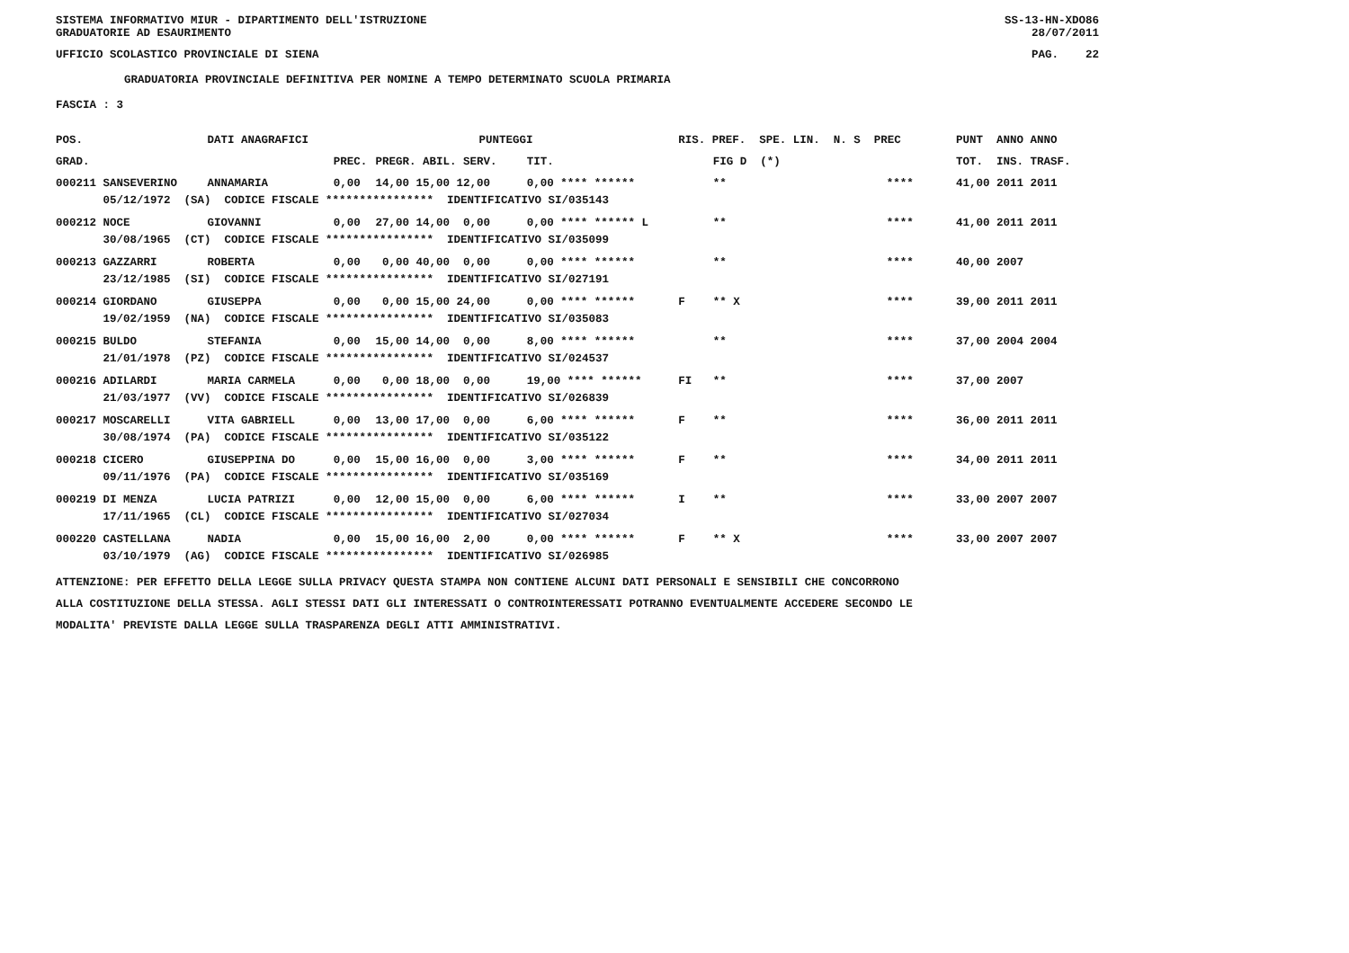SISTEMA INFORMATIVO MIUR - DIPARTIMENTO DELL'ISTRUZIONE SS-13-HN-XDO86
GRADUATORIE AD ESAURIMENTO 28/07/2011
UFFICIO SCOLASTICO PROVINCIALE DI SIENA PAG. 22
GRADUATORIA PROVINCIALE DEFINITIVA PER NOMINE A TEMPO DETERMINATO SCUOLA PRIMARIA
FASCIA : 3
| POS. | DATI ANAGRAFICI | | PUNTEGGI | | | | RIS. PREF. SPE. LIN. N. S PREC | | | PUNT ANNO ANNO |
| --- | --- | --- | --- | --- | --- | --- | --- | --- | --- | --- |
| GRAD. | | | PREC. | PREGR. ABIL. SERV. | TIT. | | | FIG D (*) | | TOT. INS. TRASF. |
| 000211 SANSEVERINO | | ANNAMARIA | 0,00 | 14,00 15,00 12,00 | 0,00 **** ****** | | | ** | **** | 41,00 2011 2011 |
| 05/12/1972 (SA) CODICE FISCALE **************** IDENTIFICATIVO SI/035143 | | | | | | | | | | |
| 000212 NOCE | | GIOVANNI | 0,00 | 27,00 14,00 0,00 | 0,00 **** ****** L | | | ** | **** | 41,00 2011 2011 |
| 30/08/1965 (CT) CODICE FISCALE **************** IDENTIFICATIVO SI/035099 | | | | | | | | | | |
| 000213 GAZZARRI | | ROBERTA | 0,00 | 0,00 40,00 0,00 | 0,00 **** ****** | | | ** | **** | 40,00 2007 |
| 23/12/1985 (SI) CODICE FISCALE **************** IDENTIFICATIVO SI/027191 | | | | | | | | | | |
| 000214 GIORDANO | | GIUSEPPA | 0,00 | 0,00 15,00 24,00 | 0,00 **** ****** | | F | ** X | **** | 39,00 2011 2011 |
| 19/02/1959 (NA) CODICE FISCALE **************** IDENTIFICATIVO SI/035083 | | | | | | | | | | |
| 000215 BULDO | | STEFANIA | 0,00 | 15,00 14,00 0,00 | 8,00 **** ****** | | | ** | **** | 37,00 2004 2004 |
| 21/01/1978 (PZ) CODICE FISCALE **************** IDENTIFICATIVO SI/024537 | | | | | | | | | | |
| 000216 ADILARDI | | MARIA CARMELA | 0,00 | 0,00 18,00 0,00 | 19,00 **** ****** | | FI | ** | **** | 37,00 2007 |
| 21/03/1977 (VV) CODICE FISCALE **************** IDENTIFICATIVO SI/026839 | | | | | | | | | | |
| 000217 MOSCARELLI | | VITA GABRIELL | 0,00 | 13,00 17,00 0,00 | 6,00 **** ****** | | F | ** | **** | 36,00 2011 2011 |
| 30/08/1974 (PA) CODICE FISCALE **************** IDENTIFICATIVO SI/035122 | | | | | | | | | | |
| 000218 CICERO | | GIUSEPPINA DO | 0,00 | 15,00 16,00 0,00 | 3,00 **** ****** | | F | ** | **** | 34,00 2011 2011 |
| 09/11/1976 (PA) CODICE FISCALE **************** IDENTIFICATIVO SI/035169 | | | | | | | | | | |
| 000219 DI MENZA | | LUCIA PATRIZI | 0,00 | 12,00 15,00 0,00 | 6,00 **** ****** | | I | ** | **** | 33,00 2007 2007 |
| 17/11/1965 (CL) CODICE FISCALE **************** IDENTIFICATIVO SI/027034 | | | | | | | | | | |
| 000220 CASTELLANA | | NADIA | 0,00 | 15,00 16,00 2,00 | 0,00 **** ****** | | F | ** X | **** | 33,00 2007 2007 |
| 03/10/1979 (AG) CODICE FISCALE **************** IDENTIFICATIVO SI/026985 | | | | | | | | | | |
ATTENZIONE: PER EFFETTO DELLA LEGGE SULLA PRIVACY QUESTA STAMPA NON CONTIENE ALCUNI DATI PERSONALI E SENSIBILI CHE CONCORRONO
ALLA COSTITUZIONE DELLA STESSA. AGLI STESSI DATI GLI INTERESSATI O CONTROINTERESSATI POTRANNO EVENTUALMENTE ACCEDERE SECONDO LE
MODALITA' PREVISTE DALLA LEGGE SULLA TRASPARENZA DEGLI ATTI AMMINISTRATIVI.